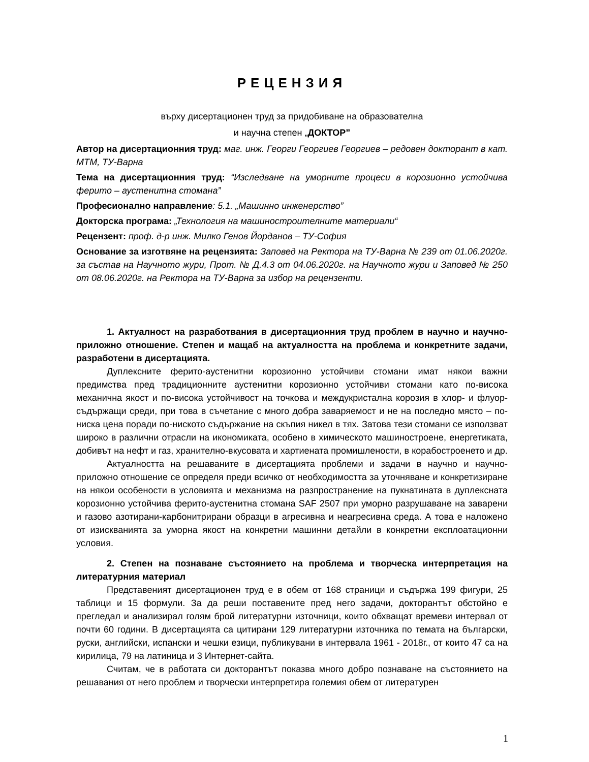РЕЦЕНЗИЯ
върху дисертационен труд за придобиване на образователна
и научна степен „ДОКТОР”
Автор на дисертационния труд: маг. инж. Георги Георгиев Георгиев – редовен докторант в кат. МТМ, ТУ-Варна
Тема на дисертационния труд: “Изследване на уморните процеси в корозионно устойчива ферито – аустенитна стомана”
Професионално направление: 5.1. „Машинно инженерство”
Докторска програма: „Технология на машиностроителните материали“
Рецензент: проф. д-р инж. Милко Генов Йорданов – ТУ-София
Основание за изготвяне на рецензията: Заповед на Ректора на ТУ-Варна № 239 от 01.06.2020г. за състав на Научното жури, Прот. № Д.4.3 от 04.06.2020г. на Научното жури и Заповед № 250 от 08.06.2020г. на Ректора на ТУ-Варна за избор на рецензенти.
1. Актуалност на разработвания в дисертационния труд проблем в научно и научно-приложно отношение. Степен и мащаб на актуалността на проблема и конкретните задачи, разработени в дисертацията.
Дуплексните ферито-аустенитни корозионно устойчиви стомани имат някои важни предимства пред традиционните аустенитни корозионно устойчиви стомани като по-висока механична якост и по-висока устойчивост на точкова и междукристална корозия в хлор- и флуор- съдържащи среди, при това в съчетание с много добра заваряемост и не на последно място – по-ниска цена поради по-ниското съдържание на скъпия никел в тях. Затова тези стомани се използват широко в различни отрасли на икономиката, особено в химическото машиностроене, енергетиката, добивът на нефт и газ, хранително-вкусовата и хартиената промишлености, в корабостроенето и др.
Актуалността на решаваните в дисертацията проблеми и задачи в научно и научно-приложно отношение се определя преди всичко от необходимостта за уточняване и конкретизиране на някои особености в условията и механизма на разпространение на пукнатината в дуплексната корозионно устойчива ферито-аустенитна стомана SAF 2507 при уморно разрушаване на заварени и газово азотирани-карбонитрирани образци в агресивна и неагресивна среда. А това е наложено от изискванията за уморна якост на конкретни машинни детайли в конкретни експлоатационни условия.
2. Степен на познаване състоянието на проблема и творческа интерпретация на литературния материал
Представеният дисертационен труд е в обем от 168 страници и съдържа 199 фигури, 25 таблици и 15 формули. За да реши поставените пред него задачи, докторантът обстойно е прегледал и анализирал голям брой литературни източници, които обхващат времеви интервал от почти 60 години. В дисертацията са цитирани 129 литературни източника по темата на български, руски, английски, испански и чешки езици, публикувани в интервала 1961 - 2018г., от които 47 са на кирилица, 79 на латиница и 3 Интернет-сайта.
Считам, че в работата си докторантът показва много добро познаване на състоянието на решавания от него проблем и творчески интерпретира големия обем от литературен
1